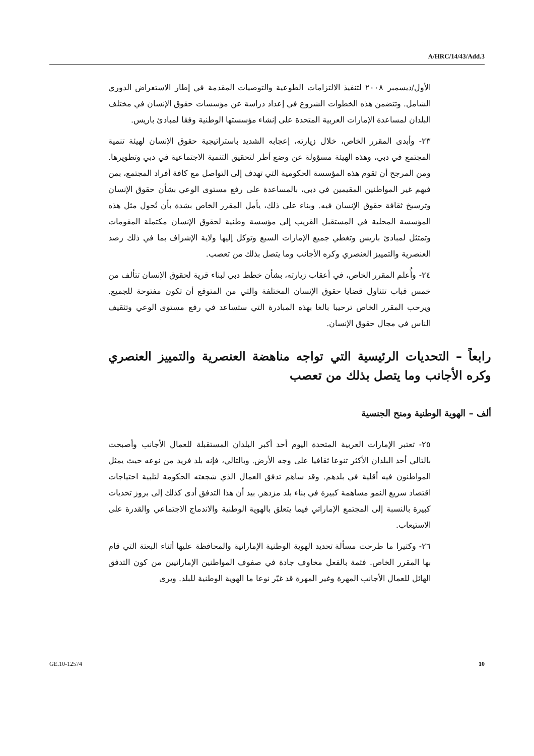A/HRC/14/43/Add.3
الأول/ديسمبر ٢٠٠٨ لتنفيذ الالتزامات الطوعية والتوصيات المقدمة في إطار الاستعراض الدوري الشامل. وتتضمن هذه الخطوات الشروع في إعداد دراسة عن مؤسسات حقوق الإنسان في مختلف البلدان لمساعدة الإمارات العربية المتحدة على إنشاء مؤسستها الوطنية وفقا لمبادئ باريس.
٢٣- وأبدى المقرر الخاص، خلال زيارته، إعجابه الشديد باستراتيجية حقوق الإنسان لهيئة تنمية المجتمع في دبي، وهذه الهيئة مسؤولة عن وضع أطر لتحقيق التنمية الاجتماعية في دبي وتطويرها. ومن المرجح أن تقوم هذه المؤسسة الحكومية التي تهدف إلى التواصل مع كافة أفراد المجتمع، بمن فيهم غير المواطنين المقيمين في دبي، بالمساعدة على رفع مستوى الوعي بشأن حقوق الإنسان وترسيخ ثقافة حقوق الإنسان فيه. وبناء على ذلك، يأمل المقرر الخاص بشدة بأن تُحول مثل هذه المؤسسة المحلية في المستقبل القريب إلى مؤسسة وطنية لحقوق الإنسان مكتملة المقومات وتمتثل لمبادئ باريس وتغطي جميع الإمارات السبع وتوكل إليها ولاية الإشراف بما في ذلك رصد العنصرية والتمييز العنصري وكره الأجانب وما يتصل بذلك من تعصب.
٢٤- وأُعلم المقرر الخاص، في أعقاب زيارته، بشأن خطط دبي لبناء قرية لحقوق الإنسان تتألف من خمس قباب تتناول قضايا حقوق الإنسان المختلفة والتي من المتوقع أن تكون مفتوحة للجميع. ويرحب المقرر الخاص ترحيبا بالغا بهذه المبادرة التي ستساعد في رفع مستوى الوعي وتثقيف الناس في مجال حقوق الإنسان.
رابعاً – التحديات الرئيسية التي تواجه مناهضة العنصرية والتمييز العنصري وكره الأجانب وما يتصل بذلك من تعصب
ألف – الهوية الوطنية ومنح الجنسية
٢٥- تعتبر الإمارات العربية المتحدة اليوم أحد أكبر البلدان المستقبلة للعمال الأجانب وأصبحت بالتالي أحد البلدان الأكثر تنوعا ثقافيا على وجه الأرض. وبالتالي، فإنه بلد فريد من نوعه حيث يمثل المواطنون فيه أقلية في بلدهم. وقد ساهم تدفق العمال الذي شجعته الحكومة لتلبية احتياجات اقتصاد سريع النمو مساهمة كبيرة في بناء بلد مزدهر. بيد أن هذا التدفق أدى كذلك إلى بروز تحديات كبيرة بالنسبة إلى المجتمع الإماراتي فيما يتعلق بالهوية الوطنية والاندماج الاجتماعي والقدرة على الاستيعاب.
٢٦- وكثيرا ما طرحت مسألة تحديد الهوية الوطنية الإماراتية والمحافظة عليها أثناء البعثة التي قام بها المقرر الخاص. فثمة بالفعل مخاوف جادة في صفوف المواطنين الإماراتيين من كون التدفق الهائل للعمال الأجانب المهرة وغير المهرة قد غيّر نوعا ما الهوية الوطنية للبلد. ويرى
GE.10-12574 10